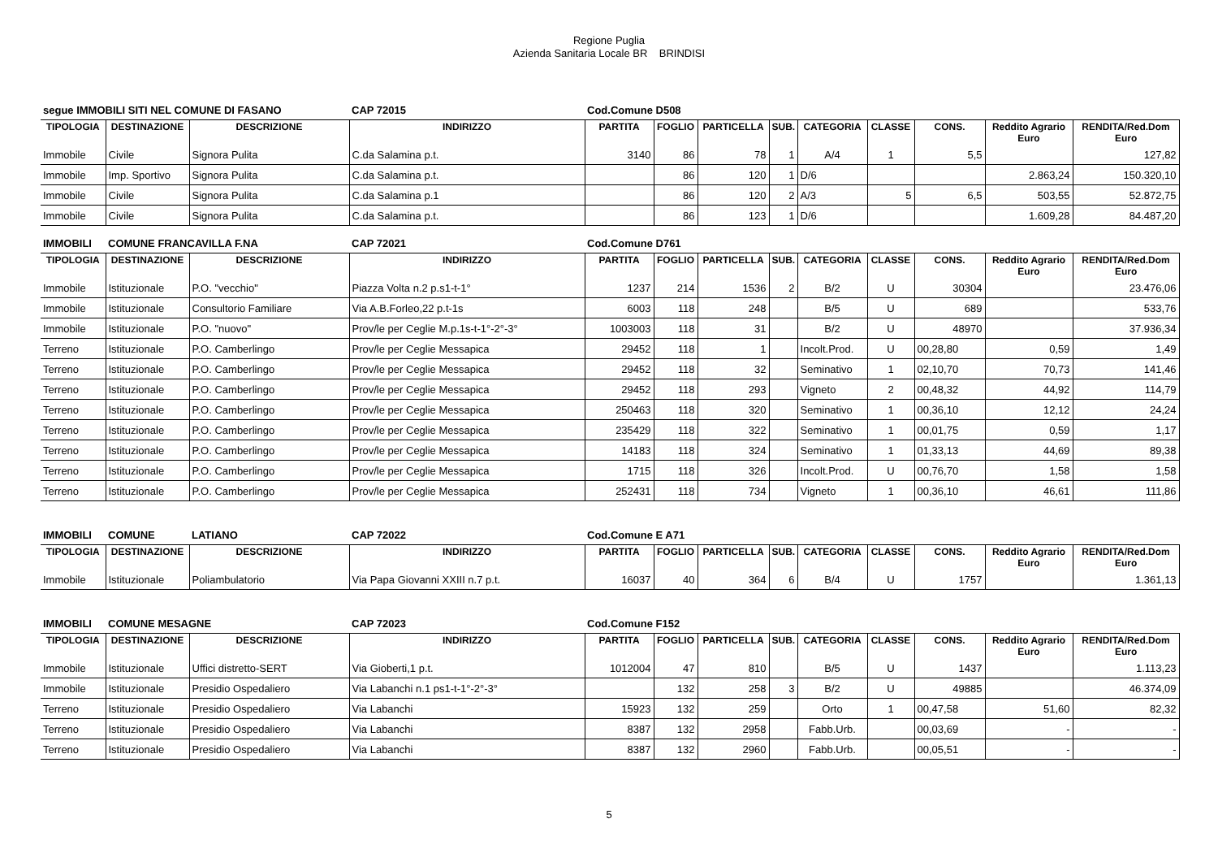Regione Puglia
Azienda Sanitaria Locale BR BRINDISI
| segue IMMOBILI SITI NEL COMUNE DI FASANO | | | CAP 72015 | Cod.Comune D508 | | | | | | | | |
| TIPOLOGIA | DESTINAZIONE | DESCRIZIONE | INDIRIZZO | PARTITA | FOGLIO | PARTICELLA | SUB. | CATEGORIA | CLASSE | CONS. | Reddito Agrario Euro | RENDITA/Red.Dom Euro |
| Immobile | Civile | Signora Pulita | C.da Salamina p.t. | 3140 | 86 | 78 | 1 | A/4 | 1 | 5,5 | | 127,82 |
| Immobile | Imp. Sportivo | Signora Pulita | C.da Salamina p.t. | | 86 | 120 | 1 | D/6 | | | 2.863,24 | 150.320,10 |
| Immobile | Civile | Signora Pulita | C.da Salamina p.1 | | 86 | 120 | 2 | A/3 | 5 | 6,5 | 503,55 | 52.872,75 |
| Immobile | Civile | Signora Pulita | C.da Salamina p.t. | | 86 | 123 | 1 | D/6 | | | 1.609,28 | 84.487,20 |
| IMMOBILI | COMUNE FRANCAVILLA F.NA | | CAP 72021 | Cod.Comune D761 | | | | | | | | |
| TIPOLOGIA | DESTINAZIONE | DESCRIZIONE | INDIRIZZO | PARTITA | FOGLIO | PARTICELLA | SUB. | CATEGORIA | CLASSE | CONS. | Reddito Agrario Euro | RENDITA/Red.Dom Euro |
| Immobile | Istituzionale | P.O. "vecchio" | Piazza Volta n.2 p.s1-t-1° | 1237 | 214 | 1536 | 2 | B/2 | U | 30304 | | 23.476,06 |
| Immobile | Istituzionale | Consultorio Familiare | Via A.B.Forleo,22 p.t-1s | 6003 | 118 | 248 | | B/5 | U | 689 | | 533,76 |
| Immobile | Istituzionale | P.O. "nuovo" | Prov/le per Ceglie M.p.1s-t-1°-2°-3° | 1003003 | 118 | 31 | | B/2 | U | 48970 | | 37.936,34 |
| Terreno | Istituzionale | P.O. Camberlingo | Prov/le per Ceglie Messapica | 29452 | 118 | 1 | | Incolt.Prod. | U | 00,28,80 | 0,59 | 1,49 |
| Terreno | Istituzionale | P.O. Camberlingo | Prov/le per Ceglie Messapica | 29452 | 118 | 32 | | Seminativo | 1 | 02,10,70 | 70,73 | 141,46 |
| Terreno | Istituzionale | P.O. Camberlingo | Prov/le per Ceglie Messapica | 29452 | 118 | 293 | | Vigneto | 2 | 00,48,32 | 44,92 | 114,79 |
| Terreno | Istituzionale | P.O. Camberlingo | Prov/le per Ceglie Messapica | 250463 | 118 | 320 | | Seminativo | 1 | 00,36,10 | 12,12 | 24,24 |
| Terreno | Istituzionale | P.O. Camberlingo | Prov/le per Ceglie Messapica | 235429 | 118 | 322 | | Seminativo | 1 | 00,01,75 | 0,59 | 1,17 |
| Terreno | Istituzionale | P.O. Camberlingo | Prov/le per Ceglie Messapica | 14183 | 118 | 324 | | Seminativo | 1 | 01,33,13 | 44,69 | 89,38 |
| Terreno | Istituzionale | P.O. Camberlingo | Prov/le per Ceglie Messapica | 1715 | 118 | 326 | | Incolt.Prod. | U | 00,76,70 | 1,58 | 1,58 |
| Terreno | Istituzionale | P.O. Camberlingo | Prov/le per Ceglie Messapica | 252431 | 118 | 734 | | Vigneto | 1 | 00,36,10 | 46,61 | 111,86 |
| IMMOBILI | COMUNE | LATIANO | CAP 72022 | Cod.Comune E A71 | | | | | | | | |
| TIPOLOGIA | DESTINAZIONE | DESCRIZIONE | INDIRIZZO | PARTITA | FOGLIO | PARTICELLA | SUB. | CATEGORIA | CLASSE | CONS. | Reddito Agrario Euro | RENDITA/Red.Dom Euro |
| Immobile | Istituzionale | Poliambulatorio | Via Papa Giovanni XXIII n.7 p.t. | 16037 | 40 | 364 | 6 | B/4 | U | 1757 | | 1.361,13 |
| IMMOBILI | COMUNE MESAGNE | | CAP 72023 | Cod.Comune F152 | | | | | | | | |
| TIPOLOGIA | DESTINAZIONE | DESCRIZIONE | INDIRIZZO | PARTITA | FOGLIO | PARTICELLA | SUB. | CATEGORIA | CLASSE | CONS. | Reddito Agrario Euro | RENDITA/Red.Dom Euro |
| Immobile | Istituzionale | Uffici distretto-SERT | Via Gioberti,1 p.t. | 1012004 | 47 | 810 | | B/5 | U | 1437 | | 1.113,23 |
| Immobile | Istituzionale | Presidio Ospedaliero | Via Labanchi n.1 ps1-t-1°-2°-3° | | 132 | 258 | 3 | B/2 | U | 49885 | | 46.374,09 |
| Terreno | Istituzionale | Presidio Ospedaliero | Via Labanchi | 15923 | 132 | 259 | | Orto | 1 | 00,47,58 | 51,60 | 82,32 |
| Terreno | Istituzionale | Presidio Ospedaliero | Via Labanchi | 8387 | 132 | 2958 | | Fabb.Urb. | | 00,03,69 | - | - |
| Terreno | Istituzionale | Presidio Ospedaliero | Via Labanchi | 8387 | 132 | 2960 | | Fabb.Urb. | | 00,05,51 | - | - |
5